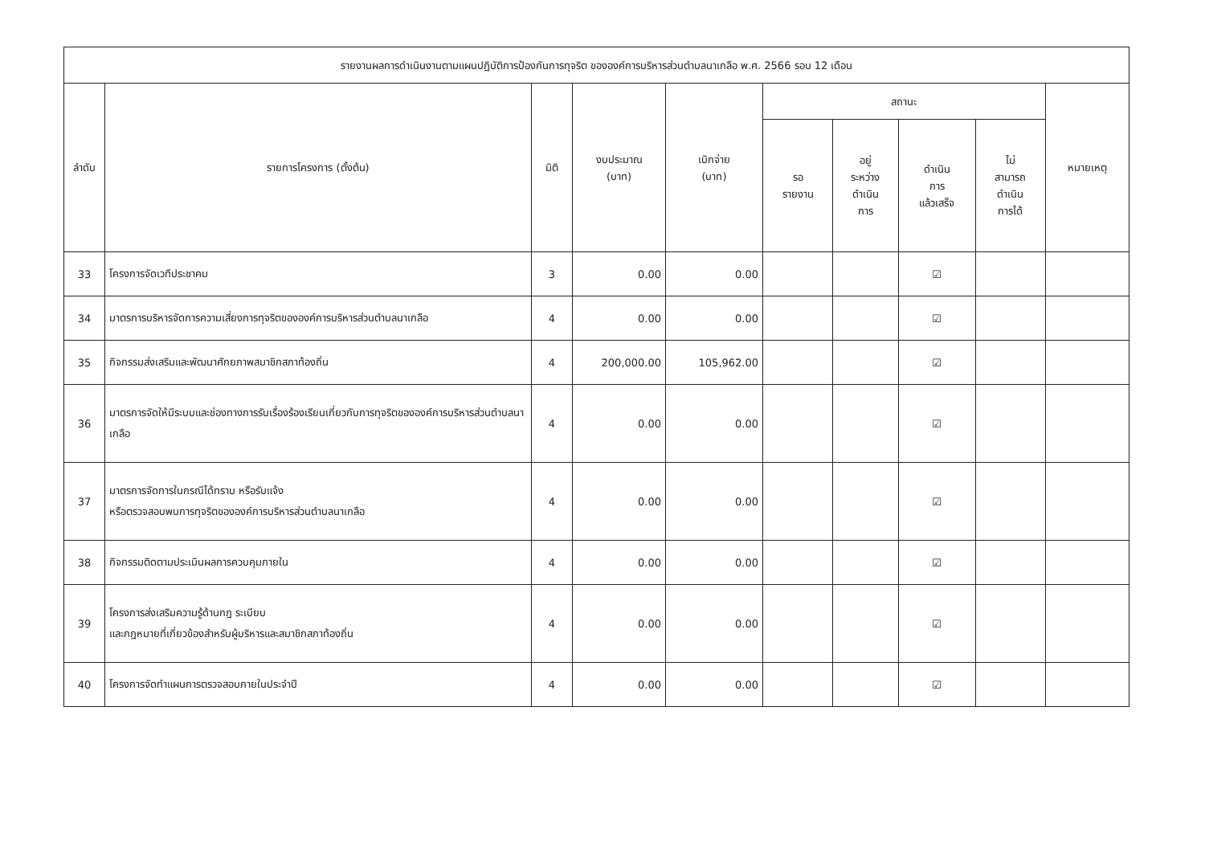| รายงานผลการดำเนินงานตามแผนปฏิบัติการป้องกันการทุจริต ขององค์การบริหารส่วนตำบลนาเกลือ พ.ศ. 2566 รอบ 12 เดือน | | | | | | | | | |
| --- | --- | --- | --- | --- | --- | --- | --- | --- | --- |
| ลำดับ | รายการโครงการ (ตั้งต้น) | มิติ | งบประมาณ (บาท) | เบิกจ่าย (บาท) | สถานะ | | | | หมายเหตุ |
| | | | | | รอ รายงาน | อยู่ ระหว่าง ดำเนิน การ | ดำเนิน การ แล้วเสร็จ | ไม่ สามารถ ดำเนิน การได้ | |
| 33 | โครงการจัดเวทีประชาคม | 3 | 0.00 | 0.00 | | | ☑ | | |
| 34 | มาตรการบริหารจัดการความเสี่ยงการทุจริตขององค์การบริหารส่วนตำบลนาเกลือ | 4 | 0.00 | 0.00 | | | ☑ | | |
| 35 | กิจกรรมส่งเสริมและพัฒนาศักยภาพสมาชิกสภาท้องถิ่น | 4 | 200,000.00 | 105,962.00 | | | ☑ | | |
| 36 | มาตรการจัดให้มีระบบและช่องทางการรับเรื่องร้องเรียนเกี่ยวกับการทุจริตขององค์การบริหารส่วนตำบลนาเกลือ | 4 | 0.00 | 0.00 | | | ☑ | | |
| 37 | มาตรการจัดการในกรณีได้ทราบ หรือรับแจ้ง หรือตรวจสอบพบการทุจริตขององค์การบริหารส่วนตำบลนาเกลือ | 4 | 0.00 | 0.00 | | | ☑ | | |
| 38 | กิจกรรมติดตามประเมินผลการควบคุมภายใน | 4 | 0.00 | 0.00 | | | ☑ | | |
| 39 | โครงการส่งเสริมความรู้ด้านกฎ ระเบียบ และกฎหมายที่เกี่ยวข้องสำหรับผู้บริหารและสมาชิกสภาท้องถิ่น | 4 | 0.00 | 0.00 | | | ☑ | | |
| 40 | โครงการจัดทำแผนการตรวจสอบภายในประจำปี | 4 | 0.00 | 0.00 | | | ☑ | | |